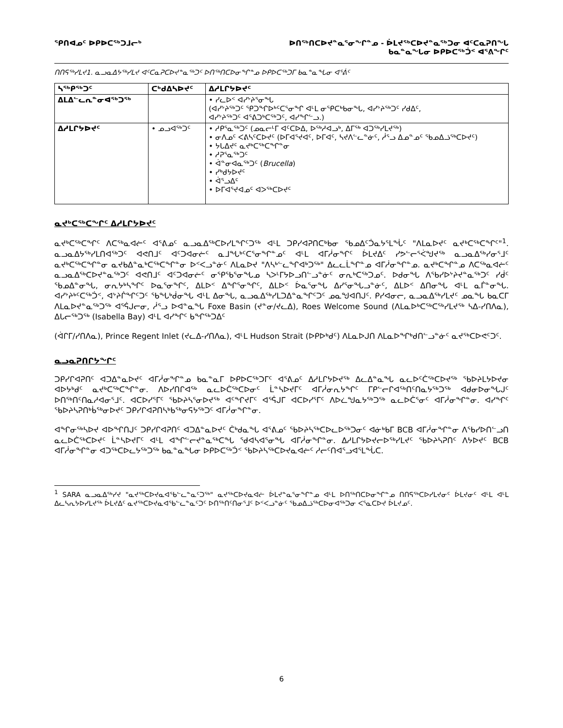ᕿᑎᐊᓄᑦ ᐅᑭᐅᑕᖅᑐᒧᓕᒃ ᐅᑎᖅᑎᑕᐅᔪᓐᓇᕐᓂᖏᓐᓄ - ᐆᒪᔪᖅᑕᐅᔪᓐᓇᖅᑐᓂ ᐊᑦᑕᓇᕈᑎᖓ
ᑲᓇᓐᓇᖓᓂ ᐅᑭᐅᑕᖅᑑᑉ ᐊᕐᕕᖏᑦ
ᑎᑎᕋᖅᓯᒪᔪ1. ᓇᓗᓇᐃᔭᖅᓯᒪᔪ ᐊᑦᑕᓇᕈᑕᐅᔪᓐᓇᖅᑐᑦ ᐅᑎᖅᑎᑕᐅᓂᖏᓐᓄ ᐅᑭᐅᑕᖅᑐᒥ ᑲᓇᓐᓇᖓᓂ ᐊᕐᕖᑦ
| ᓴᖅᑭᖅᑐᑦ | ᑕᒃᑯᐃᓴᐅᔪᑦ | ᐃᓱᒪᒋᔭᐅᔪᑦ |
| --- | --- | --- |
| ᐃᒪᐃᓪᓚᕆᓐᓂᐊᖅᑐᖅ | | • ᓯᓚᐅᑉ ᐊᓯᔾᔨᕐᓂᖓ (ᐊᓯᔾᔨᖅᑐᑦ ᕿᑐᖏᐅᒃᑦᑕᕐᓂᖏ ᐊᒻᒪ ᓂᕿᑕᒃᑲᓂᖓ, ᐊᓯᔾᔨᖅᑐᑦ ᓯᑯᐃᑦ, ᐊᓯᔾᔨᖅᑐᑦ ᐊᕐᕕᑐᒃᑕᖅᑐᑦ, ᐊᓯᖏᓪᓗ.) |
| ᐃᓱᒪᒋᔭᐅᔪᑦ | • ᓄᓗᐊᖅᑐᑦ | • ᓱᑭᕐᓇᖅᑐᑦ (ᓄᓇᓕᒻᒥ ᐊᑦᑕᐅᐃ, ᐅᖅᓱᐊᓗᒃ, ᐃᒥᖅ ᐊᑐᖅᓯᒪᔪᖅ) • ᓂᐱᓄᑦ ᐸᕕᓴᑦᑕᐅᔪᑦ (ᐅᒥᐊᕐᔪᐊᑦ, ᐅᒥᐊᑦ, ᓴᔪᐱᓪᓚᓐᓃᑦ, ᓲᕐᓗ ᐃᓄᓐᓄᑦ ᖃᓄᐃᓘᖅᑕᐅᔪᑦ) • ᔭᒐᐃᔪᑦ ᓇᔪᒃᑕᖅᑕᖏᓐᓂ • ᓱᕈᕐᓇᖅᑐᑦ • ᐋᓐᓂᐊᓇᖅᑐᑦ ( Brucella ) • ᓯᒃᑯᔭᐅᔪᑦ • ᐋᕐᓗᐃᑦ • ᐅᒥᐊᕐᔪᐊᓄᑦ ᐊᐳᖅᑕᐅᔪᑦ |
ᓇᔪᒃᑕᖅᑕᖏᑦ ᐃᓱᒪᒋᔭᐅᔪᑦ
ᓇᔪᒃᑕᖅᑕᖏᑦ ᐱᑕᕐᒃᓇᐊᓖᑦ ᐊᕐᕕᓄᑦ ᓇᓗᓇᐃᖅᑕᐅᓯᒪᖏᑦᑐᖅ ᐊᒻᒪ ᑐᑭᓯᐊᕈᑎᑕᒃᑲᓂ ᖃᓄᐃᑦᑑᓇᔭᕐᒪᖔᑦ "ᐱᒪᓇᐅᔪᑦ ᓇᔪᒃᑕᖅᑕᖏᑦ"<sup>1</sup>. ᓇᓗᓇᐃᔭᖅᓯᒪᑎᐊᖅᑐᑦ ᐊᕙᑎᒧᑦ ᐊᑦᑐᐊᓂᓖᑦ ᓇᒧᖓᒃᑦᑕᕐᓂᖏᓐᓄᑦ ᐊᒻᒪ ᐊᒥᓲᓂᖏᑦ ᐆᒪᔪᐃᑦ ᓯᕗᓪᓕᕐᐹᖑᔪᖅ ᓇᓗᓇᐃᖅᓯᓂᕐᒧᑦ ᓇᔪᒃᑕᖅᑕᖏᓐᓂ ᓇᔪᑲᐃᓐᓇᒃᑕᖅᑕᖏᓐᓂ ᐅᑉᐸᓗᓐᓃᑦ ᐱᒪᓇᐅᔪ "ᐱᓴᒃᓪᓚᖏᐊᒃᑐᖅ" ᐃᓚᓚᒫᖏᓐᓄ ᐊᒥᓲᓂᖏᓐᓄ. ᓇᔪᒃᑕᖏᓐᓄ ᐱᑕᕐᒃᓇᐊᓖᑦ ᓇᓗᓇᐃᖅᑕᐅᔪᓐᓇᖅᑐᑦ ᐊᕙᑎᒧᑦ ᐊᑦᑐᐊᓂᓖᑦ ᓂᕿᖃᕐᓂᖓᓄ ᓴᐳᒻᒥᔭᐅᓗᑎᓪᓗᓐᓃᑦ ᓂᕆᒃᑕᖅᑐᓄᑦ. ᐅᑯᓂᖓ ᐱᖃᓯᐅᔾᔨᔪᓐᓇᖅᑐᑦ ᓯᑰᑦ ᖃᓄᐃᓐᓂᖓ, ᓂᕆᔭᒃᓴᖏᑦ ᐅᓇᕐᓂᖏᑦ, ᐃᒪᐅᑉ ᐃᖏᕐᓂᖏᑦ, ᐃᒪᐅᑉ ᐆᓇᕐᓂᖓ ᐃᓯᕐᓂᖓᓗᓐᓃᑦ, ᐃᒪᐅᑉ ᐃᑎᓂᖓ ᐊᒻᒪ ᓇᒦᓐᓂᖓ. ᐊᓯᔾᔨᒃᑦᑕᖅᑑᑉ, ᐊᔾᔨᒌᖏᑦᑐᑦ ᖃᖓᒃᑰᓂᖓ ᐊᒻᒪ ᐃᓂᖓ, ᓇᓗᓇᐃᖅᓯᒪᑐᐃᓐᓇᖏᑦᑐᑦ ᓄᓇᖑᐊᑎᒍᑦ. ᑭᓯᐊᓂᓕ, ᓇᓗᓇᐃᖅᓯᒪᔪᑦ ᓄᓇᖓ ᑲᓇᑕᒥ ᐱᒪᓇᐅᔪᓐᓇᖅᑐᖅ ᐊᕐᕌᒍᓕᓂ, ᓲᕐᓗ ᐅᐊᓐᓇᖓ Foxe Basin (ᔪᓐᓂ/ᔪᓚᐃ), Roes Welcome Sound (ᐱᒪᓇᐅᒃᑕᖅᑕᖅᓯᒪᔪᖅ ᓴᐃ-ᓯᑎᐱᓇ), ᐃᒐᓕᖅᑐᖅ (Isabella Bay) ᐊᒻᒪ ᐊᓯᖏᑦ ᑲᖏᖅᑐᐃᑦ
(ᐋᒋᒥ/ᓯᑎᐱᓇ), Prince Regent Inlet (ᔪᓚᐃ-ᓯᑎᐱᓇ), ᐊᒻᒪ Hudson Strait (ᐅᑭᐅᒃᑯᑦ) ᐱᒪᓇᐅᒍᑎ ᐱᒪᓇᐅᖏᒃᑯᑎᓪᓗᓐᓃᑦ ᓇᔪᖅᑕᐅᕙᑦᑐᑦ.
ᓇᓗᓇᕈᑎᒋᔭᖏᑦ
ᑐᑭᓯᒋᐊᕈᑎᑦ ᐊᑐᐃᓐᓇᐅᔪᑦ ᐊᒥᓲᓂᖏᓐᓄ ᑲᓇᓐᓇᒥ ᐅᑭᐅᑕᖅᑐᒥᑦ ᐊᕐᕕᓄᑦ ᐃᓱᒪᒋᔭᐅᔪᖅ ᐃᓚᐃᓐᓇᖓ ᓇᓚᐅᑦᑖᖅᑕᐅᔪᖅ ᖃᐅᔨᒪᔭᐅᔪᓂ ᐊᐅᔭᒃᑯᑦ ᓇᔪᒃᑕᖅᑕᖏᓐᓂ. ᐱᐅᓯᑎᒋᐊᖅ ᓇᓚᐅᑖᖅᑕᐅᓂᑦ ᒫᓐᓴᐅᔪᒥᑦ ᐊᒥᓲᓂᕆᔭᖏᑦ ᒥᑭᓪᓕᒋᐊᖅᑎᑦᑎᓇᔭᖅᑐᖅ ᐊᑯᓂᐅᓂᖓᒍᑦ ᐅᑎᖅᑎᑦᑎᓇᓱᐊᓂᕐᒧᑦ. ᐊᑕᐅᓯᕐᒥᑦ ᖃᐅᔨᓴᕐᓂᐅᔪᖅ ᐊᑦᖏᔪᒥᑦ ᐊᕐᕌᒍᒥ ᐊᑕᐅᓯᕐᒥᑦ ᐱᐅᓛᖑᓇᔭᖅᑐᖅ ᓇᓚᐅᑖᕐᓂᑦ ᐊᒥᓲᓂᖏᓐᓂ. ᐊᓯᖏᑦ ᖃᐅᔨᓴᕈᑎᒃᑳᖅᓂᐅᔪᑦ ᑐᑭᓯᒋᐊᕈᑎᓴᒃᑲᖅᓂᕋᔭᖅᑐᑦ ᐊᒥᓲᓂᖏᓐᓂ.
ᐊᖏᓂᖅᓴᐅᔪ ᐊᐅᖏᑎᒍᑦ ᑐᑭᓯᒋᐊᕈᑎᑦ ᐊᑐᐃᓐᓇᐅᔪᑦ ᑖᒃᑯᓇᖓ ᐊᕐᕕᓄᑦ ᖃᐅᔨᓴᖅᑕᐅᓚᐅᖅᑐᓂᑦ ᐊᓃᒃᑲᒥ BCB ᐊᒥᓲᓂᖏᓐᓂ ᐱᖃᓯᐅᑎᓪᓗᑎ ᓇᓚᐅᑖᖅᑕᐅᔪᑦ ᒫᓐᓴᐅᔪᒥᑦ ᐊᒻᒪ ᐊᖏᓪᓕᔪᓐᓇᖅᑕᖓ ᖁᐊᓴᐊᕐᓂᖓ ᐊᒥᓲᓂᖏᓐᓂ. ᐃᓱᒪᒋᔭᐅᔪᓕᐅᖅᓯᒪᔪᑦ ᖃᐅᔨᓴᕈᑎᑦ ᐱᔭᐅᔪᑦ BCB ᐊᒥᓲᓂᖏᓐᓂ ᐊᑐᖅᑕᐅᓚᔭᖅᑐᖅ ᑲᓇᓐᓇᖓᓂ ᐅᑭᐅᑕᖅᑑᑉ ᖃᐅᔨᓴᖅᑕᐅᔪᓇᐊᓖᑦ ᓱᓕᑦᑎᐊᕐᓗᐊᕐᒪᖔᑕ.
<sup>1</sup> SARA ᓇᓗᓇᐃᖅᓯᔪ "ᓇᔪᖅᑕᐅᔪᓇᐊᖃᓪᓚᓐᓇᑦᑐᖅ" ᓇᔪᖅᑕᐅᔪᓇᐊᓖ ᐆᒪᔪᓐᓇᕐᓂᖏᓐᓄ ᐊᒻᒪ ᐅᑎᖅᑎᑕᐅᓂᖏᓐᓄ ᑎᑎᕋᖅᑕᐅᓯᒪᔪᓂᑦ ᐆᒪᔪᓂᑦ ᐊᒻᒪ ᐊᒻᒪ ᐃᓚᓴᕆᔭᐅᓯᒪᔪᖅ ᐆᒪᔪᐃᑦ ᓇᔪᖅᑕᐅᔪᓇᐊᖃᓪᓚᓐᓇᑦᑐᑦ ᐅᑎᖅᑎᑦᑎᓂᕐᒧᑦ ᐅᑉᐸᓗᓐᓃᑦ ᖃᓄᐃᓘᖅᑕᐅᓂᐊᖅᑐᓂ ᐸᕐᓇᑕᐅᔪ ᐆᒪᔪᓄᑦ.
6